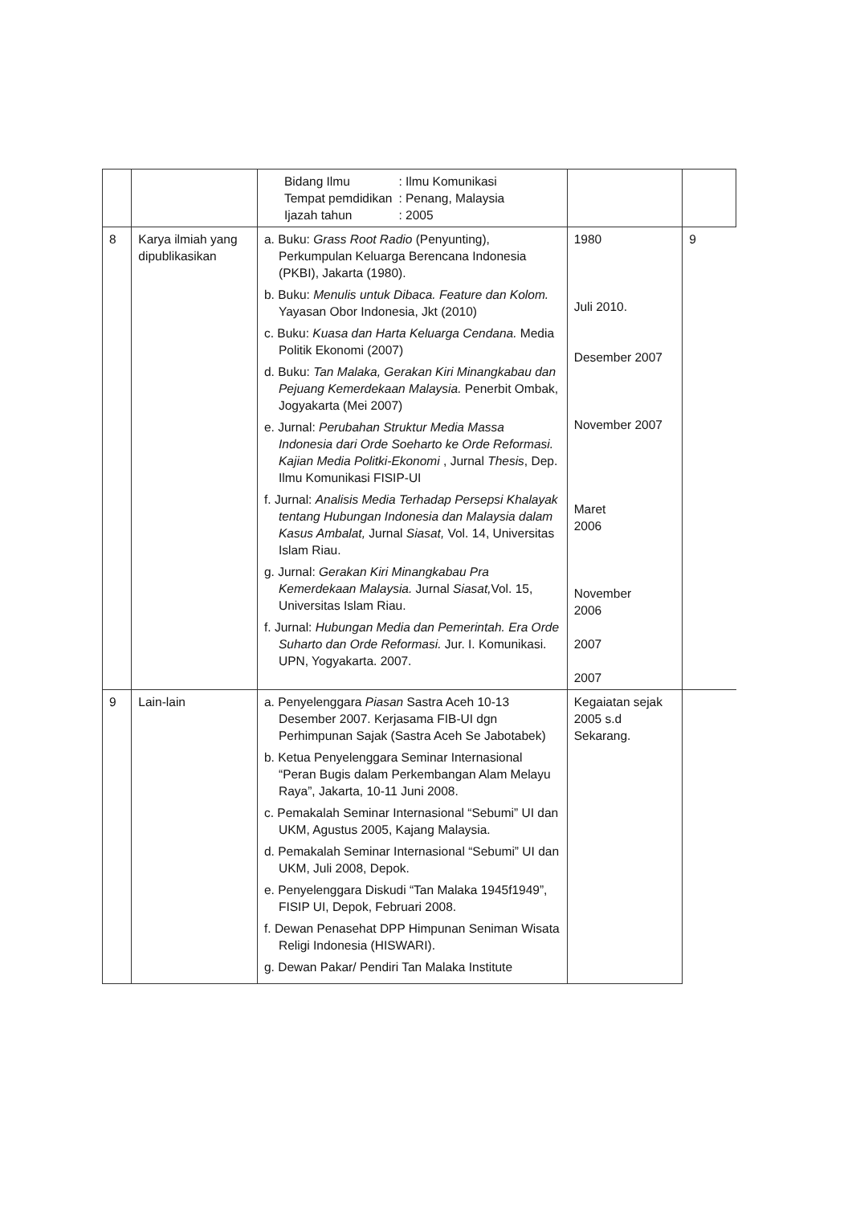| | | / Bidang Ilmu / : Ilmu Komunikasi / / Tempat pemdidikan / : Penang, Malaysia / / Ijazah tahun / : 2005 / | | |
| 8 | Karya ilmiah yang dipublikasikan | a. Buku: Grass Root Radio (Penyunting), Perkumpulan Keluarga Berencana Indonesia (PKBI), Jakarta (1980). b. Buku: Menulis untuk Dibaca. Feature dan Kolom. Yayasan Obor Indonesia, Jkt (2010) c. Buku: Kuasa dan Harta Keluarga Cendana. Media Politik Ekonomi (2007) d. Buku: Tan Malaka, Gerakan Kiri Minangkabau dan Pejuang Kemerdekaan Malaysia. Penerbit Ombak, Jogyakarta (Mei 2007) e. Jurnal: Perubahan Struktur Media Massa Indonesia dari Orde Soeharto ke Orde Reformasi. Kajian Media Politki-Ekonomi , Jurnal Thesis , Dep. Ilmu Komunikasi FISIP-UI f. Jurnal: Analisis Media Terhadap Persepsi Khalayak tentang Hubungan Indonesia dan Malaysia dalam Kasus Ambalat, Jurnal Siasat, Vol. 14, Universitas Islam Riau. g. Jurnal: Gerakan Kiri Minangkabau Pra Kemerdekaan Malaysia. Jurnal Siasat, Vol. 15, Universitas Islam Riau. f. Jurnal: Hubungan Media dan Pemerintah. Era Orde Suharto dan Orde Reformasi. Jur. I. Komunikasi. UPN, Yogyakarta. 2007. | 1980 Juli 2010. Desember 2007 November 2007 Maret 2006 November 2006 2007 2007 | 9 |
| 9 | Lain-lain | a. Penyelenggara Piasan Sastra Aceh 10-13 Desember 2007. Kerjasama FIB-UI dgn Perhimpunan Sajak (Sastra Aceh Se Jabotabek) b. Ketua Penyelenggara Seminar Internasional “Peran Bugis dalam Perkembangan Alam Melayu Raya”, Jakarta, 10-11 Juni 2008. c. Pemakalah Seminar Internasional “Sebumi” UI dan UKM, Agustus 2005, Kajang Malaysia. d. Pemakalah Seminar Internasional “Sebumi” UI dan UKM, Juli 2008, Depok. e. Penyelenggara Diskudi “Tan Malaka 1945f1949”, FISIP UI, Depok, Februari 2008. f. Dewan Penasehat DPP Himpunan Seniman Wisata Religi Indonesia (HISWARI). g. Dewan Pakar/ Pendiri Tan Malaka Institute | Kegaiatan sejak 2005 s.d Sekarang. | |